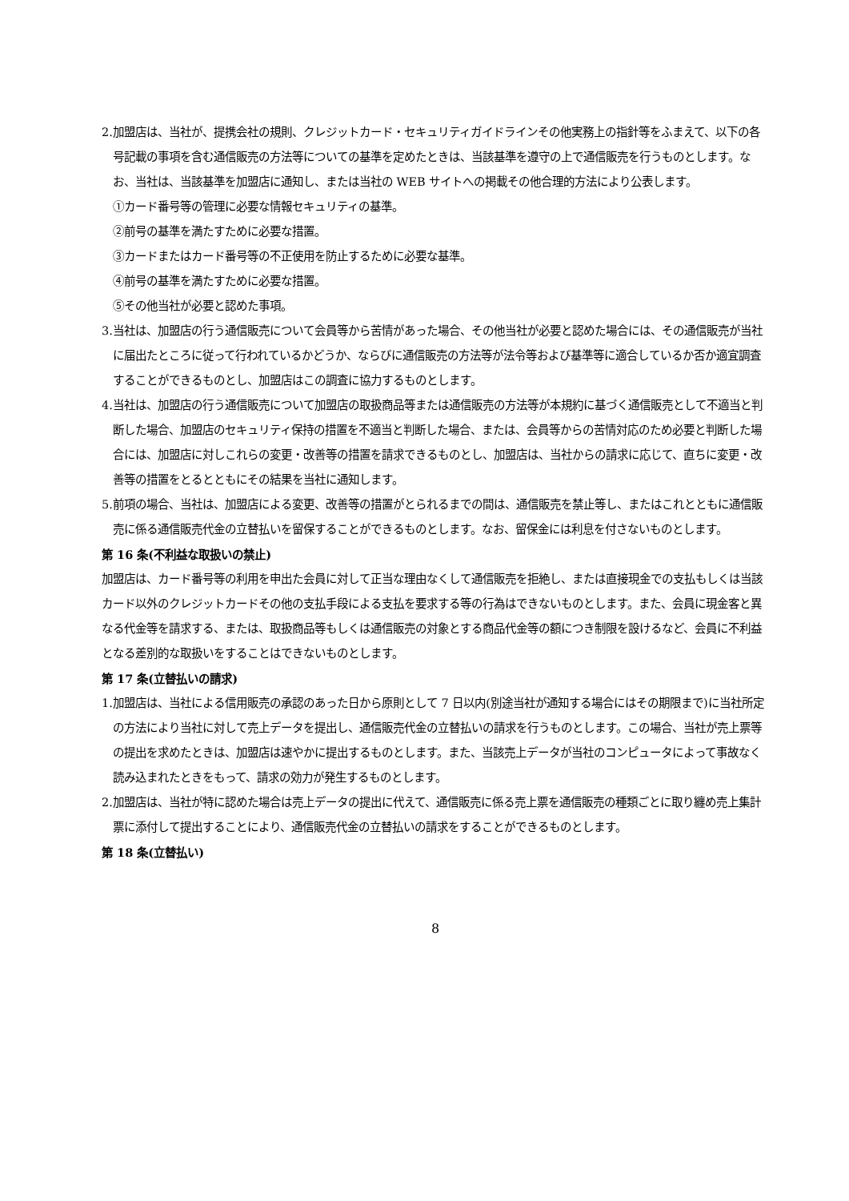2.加盟店は、当社が、提携会社の規則、クレジットカード・セキュリティガイドラインその他実務上の指針等をふまえて、以下の各号記載の事項を含む通信販売の方法等についての基準を定めたときは、当該基準を遵守の上で通信販売を行うものとします。なお、当社は、当該基準を加盟店に通知し、または当社の WEB サイトへの掲載その他合理的方法により公表します。
①カード番号等の管理に必要な情報セキュリティの基準。
②前号の基準を満たすために必要な措置。
③カードまたはカード番号等の不正使用を防止するために必要な基準。
④前号の基準を満たすために必要な措置。
⑤その他当社が必要と認めた事項。
3.当社は、加盟店の行う通信販売について会員等から苦情があった場合、その他当社が必要と認めた場合には、その通信販売が当社に届出たところに従って行われているかどうか、ならびに通信販売の方法等が法令等および基準等に適合しているか否か適宜調査することができるものとし、加盟店はこの調査に協力するものとします。
4.当社は、加盟店の行う通信販売について加盟店の取扱商品等または通信販売の方法等が本規約に基づく通信販売として不適当と判断した場合、加盟店のセキュリティ保持の措置を不適当と判断した場合、または、会員等からの苦情対応のため必要と判断した場合には、加盟店に対しこれらの変更・改善等の措置を請求できるものとし、加盟店は、当社からの請求に応じて、直ちに変更・改善等の措置をとるとともにその結果を当社に通知します。
5.前項の場合、当社は、加盟店による変更、改善等の措置がとられるまでの間は、通信販売を禁止等し、またはこれとともに通信販売に係る通信販売代金の立替払いを留保することができるものとします。なお、留保金には利息を付さないものとします。
第 16 条(不利益な取扱いの禁止)
加盟店は、カード番号等の利用を申出た会員に対して正当な理由なくして通信販売を拒絶し、または直接現金での支払もしくは当該カード以外のクレジットカードその他の支払手段による支払を要求する等の行為はできないものとします。また、会員に現金客と異なる代金等を請求する、または、取扱商品等もしくは通信販売の対象とする商品代金等の額につき制限を設けるなど、会員に不利益となる差別的な取扱いをすることはできないものとします。
第 17 条(立替払いの請求)
1.加盟店は、当社による信用販売の承認のあった日から原則として 7 日以内(別途当社が通知する場合にはその期限まで)に当社所定の方法により当社に対して売上データを提出し、通信販売代金の立替払いの請求を行うものとします。この場合、当社が売上票等の提出を求めたときは、加盟店は速やかに提出するものとします。また、当該売上データが当社のコンピュータによって事故なく読み込まれたときをもって、請求の効力が発生するものとします。
2.加盟店は、当社が特に認めた場合は売上データの提出に代えて、通信販売に係る売上票を通信販売の種類ごとに取り纏め売上集計票に添付して提出することにより、通信販売代金の立替払いの請求をすることができるものとします。
第 18 条(立替払い)
8